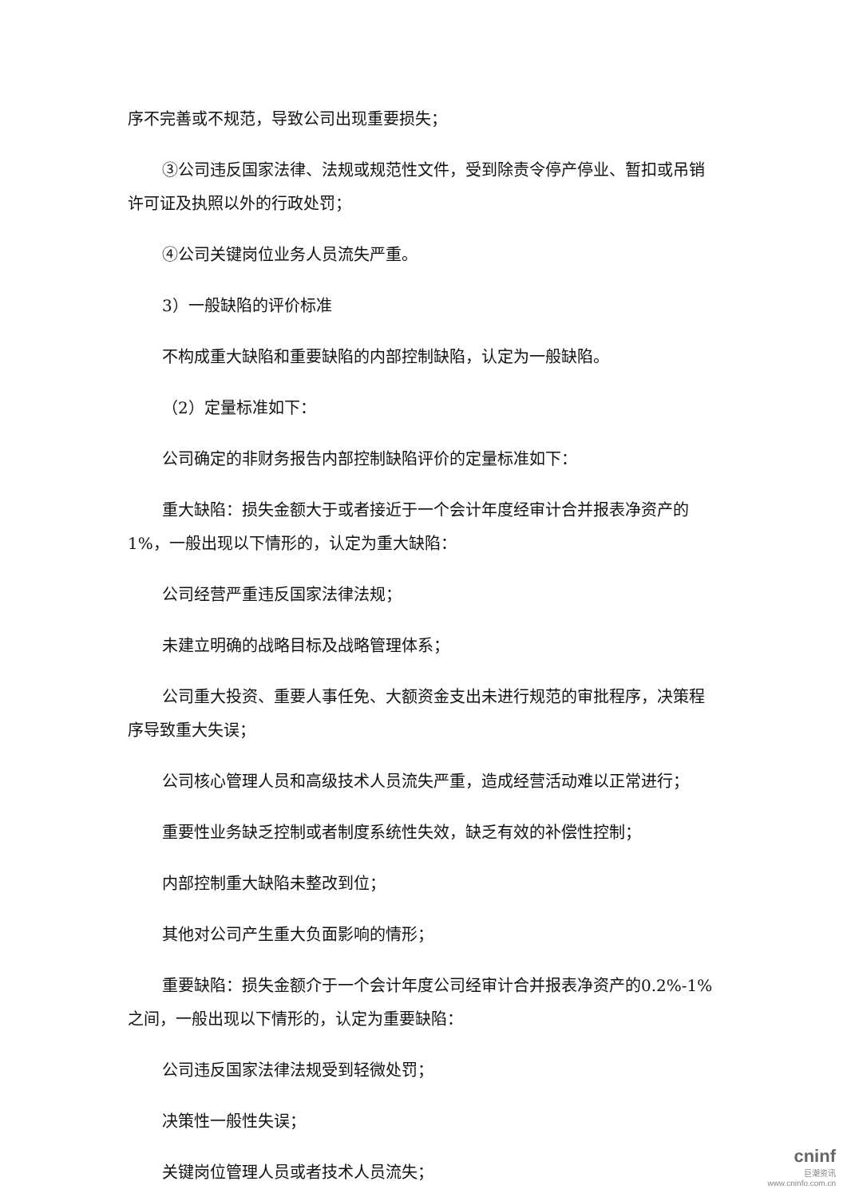序不完善或不规范，导致公司出现重要损失；
③公司违反国家法律、法规或规范性文件，受到除责令停产停业、暂扣或吊销许可证及执照以外的行政处罚；
④公司关键岗位业务人员流失严重。
3）一般缺陷的评价标准
不构成重大缺陷和重要缺陷的内部控制缺陷，认定为一般缺陷。
（2）定量标准如下：
公司确定的非财务报告内部控制缺陷评价的定量标准如下：
重大缺陷：损失金额大于或者接近于一个会计年度经审计合并报表净资产的1%，一般出现以下情形的，认定为重大缺陷：
公司经营严重违反国家法律法规；
未建立明确的战略目标及战略管理体系；
公司重大投资、重要人事任免、大额资金支出未进行规范的审批程序，决策程序导致重大失误；
公司核心管理人员和高级技术人员流失严重，造成经营活动难以正常进行；
重要性业务缺乏控制或者制度系统性失效，缺乏有效的补偿性控制；
内部控制重大缺陷未整改到位；
其他对公司产生重大负面影响的情形；
重要缺陷：损失金额介于一个会计年度公司经审计合并报表净资产的0.2%-1%之间，一般出现以下情形的，认定为重要缺陷：
公司违反国家法律法规受到轻微处罚；
决策性一般性失误；
关键岗位管理人员或者技术人员流失；
cninf
巨潮资讯
www.cninfo.com.cn